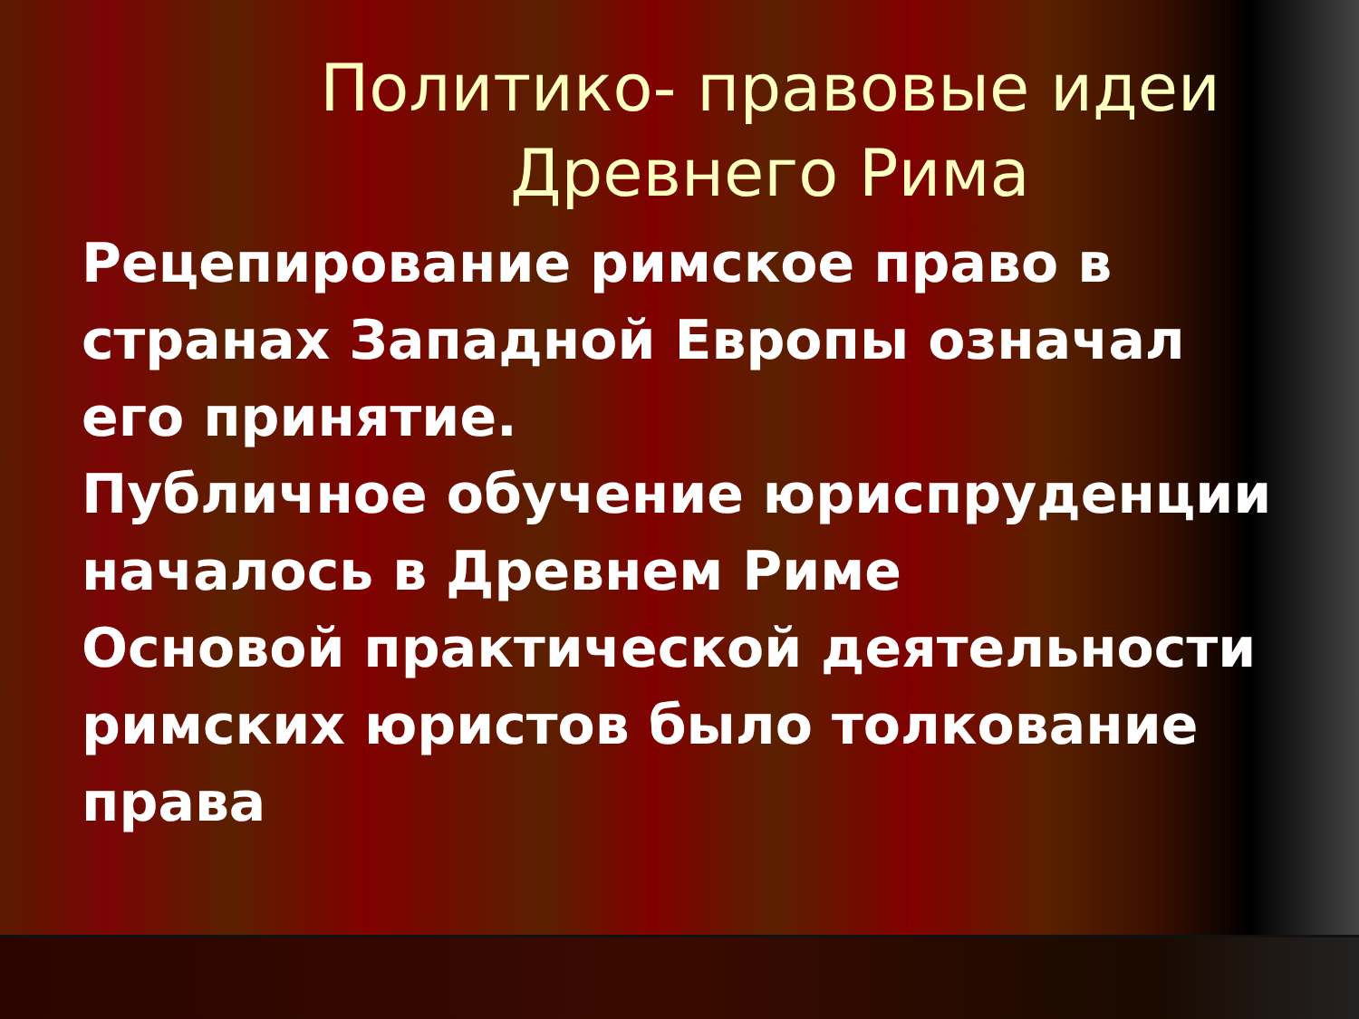Политико- правовые идеи Древнего Рима
Рецепирование римское право в странах Западной Европы означал его принятие.
Публичное обучение юриспруденции началось в Древнем Риме
Основой практической деятельности римских юристов было толкование права